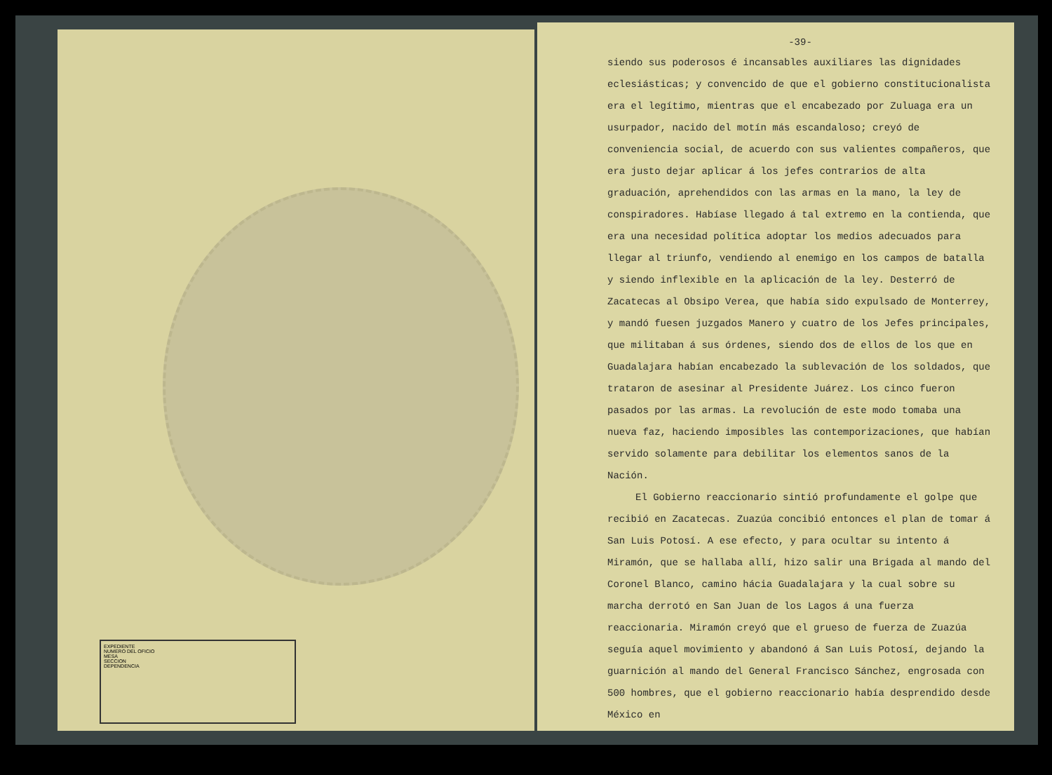EXPEDIENTE
NUMERO DEL OFICIO
MESA
SECCION
DEPENDENCIA
-39-
siendo sus poderosos é incansables auxiliares las dignidades eclesiásticas; y convencido de que el gobierno constitucionalista era el legítimo, mientras que el encabezado por Zuluaga era un usurpador, nacido del motín más escandaloso; creyó de conveniencia social, de acuerdo con sus valientes compañeros, que era justo dejar aplicar á los jefes contrarios de alta graduación, aprehendidos con las armas en la mano, la ley de conspiradores. Habíase llegado á tal extremo en la contienda, que era una necesidad política adoptar los medios adecuados para llegar al triunfo, vendiendo al enemigo en los campos de batalla y siendo inflexible en la aplicación de la ley. Desterró de Zacatecas al Obsipo Verea, que había sido expulsado de Monterrey, y mandó fuesen juzgados Manero y cuatro de los Jefes principales, que militaban á sus órdenes, siendo dos de ellos de los que en Guadalajara habían encabezado la sublevación de los soldados, que trataron de asesinar al Presidente Juárez. Los cinco fueron pasados por las armas. La revolución de este modo tomaba una nueva faz, haciendo imposibles las contemporizaciones, que habían servido solamente para debilitar los elementos sanos de la Nación.
El Gobierno reaccionario sintió profundamente el golpe que recibió en Zacatecas. Zuazúa concibió entonces el plan de tomar á San Luis Potosí. A ese efecto, y para ocultar su intento á Miramón, que se hallaba allí, hizo salir una Brigada al mando del Coronel Blanco, camino hácia Guadalajara y la cual sobre su marcha derrotó en San Juan de los Lagos á una fuerza reaccionaria. Miramón creyó que el grueso de fuerza de Zuazúa seguía aquel movimiento y abandonó á San Luis Potosí, dejando la guarnición al mando del General Francisco Sánchez, engrosada con 500 hombres, que el gobierno reaccionario había desprendido desde México en